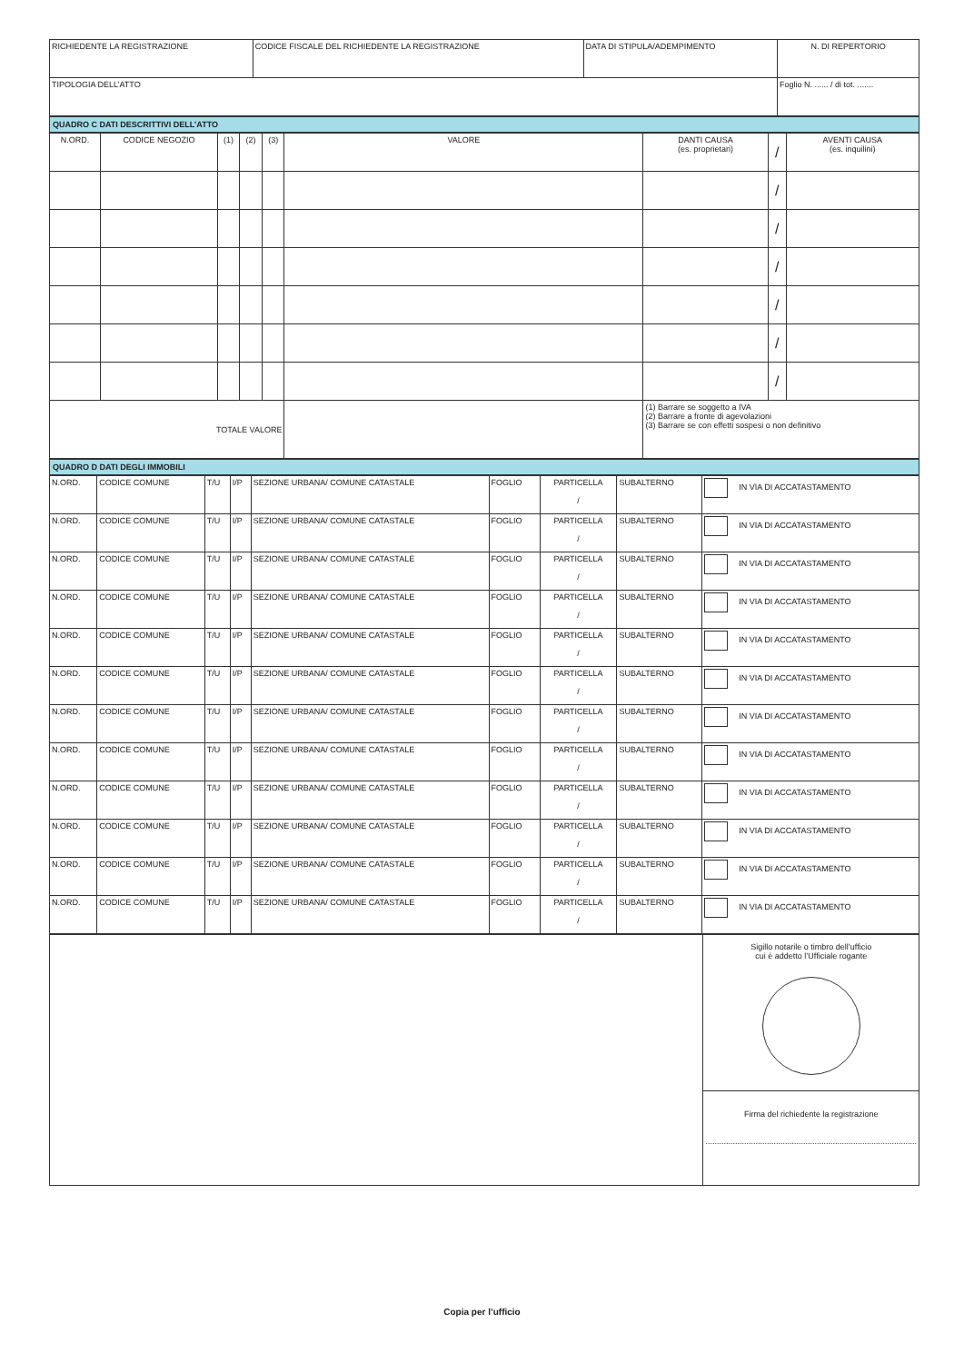| RICHIEDENTE LA REGISTRAZIONE | CODICE FISCALE DEL RICHIEDENTE LA REGISTRAZIONE | DATA DI STIPULA/ADEMPIMENTO | N. DI REPERTORIO |
| TIPOLOGIA DELL’ATTO | | | Foglio N. ...... / di tot. ....... |
QUADRO C DATI DESCRITTIVI DELL’ATTO
| N.ORD. | CODICE NEGOZIO | (1) | (2) | (3) | VALORE | DANTI CAUSA (es. proprietari) | / | AVENTI CAUSA (es. inquilini) |
| --- | --- | --- | --- | --- | --- | --- | --- | --- |
| | | | | | | | / | |
| | | | | | | | / | |
| | | | | | | | / | |
| | | | | | | | / | |
| | | | | | | | / | |
| | | | | | | | / | |
| TOTALE VALORE | | | | | | (1) Barrare se soggetto a IVA (2) Barrare a fronte di agevolazioni (3) Barrare se con effetti sospesi o non definitivo | | |
QUADRO D DATI DEGLI IMMOBILI
| N.ORD. | CODICE COMUNE | T/U | I/P | SEZIONE URBANA/ COMUNE CATASTALE | FOGLIO | PARTICELLA / | SUBALTERNO | IN VIA DI ACCATASTAMENTO |
| N.ORD. | CODICE COMUNE | T/U | I/P | SEZIONE URBANA/ COMUNE CATASTALE | FOGLIO | PARTICELLA / | SUBALTERNO | IN VIA DI ACCATASTAMENTO |
| N.ORD. | CODICE COMUNE | T/U | I/P | SEZIONE URBANA/ COMUNE CATASTALE | FOGLIO | PARTICELLA / | SUBALTERNO | IN VIA DI ACCATASTAMENTO |
| N.ORD. | CODICE COMUNE | T/U | I/P | SEZIONE URBANA/ COMUNE CATASTALE | FOGLIO | PARTICELLA / | SUBALTERNO | IN VIA DI ACCATASTAMENTO |
| N.ORD. | CODICE COMUNE | T/U | I/P | SEZIONE URBANA/ COMUNE CATASTALE | FOGLIO | PARTICELLA / | SUBALTERNO | IN VIA DI ACCATASTAMENTO |
| N.ORD. | CODICE COMUNE | T/U | I/P | SEZIONE URBANA/ COMUNE CATASTALE | FOGLIO | PARTICELLA / | SUBALTERNO | IN VIA DI ACCATASTAMENTO |
| N.ORD. | CODICE COMUNE | T/U | I/P | SEZIONE URBANA/ COMUNE CATASTALE | FOGLIO | PARTICELLA / | SUBALTERNO | IN VIA DI ACCATASTAMENTO |
| N.ORD. | CODICE COMUNE | T/U | I/P | SEZIONE URBANA/ COMUNE CATASTALE | FOGLIO | PARTICELLA / | SUBALTERNO | IN VIA DI ACCATASTAMENTO |
| N.ORD. | CODICE COMUNE | T/U | I/P | SEZIONE URBANA/ COMUNE CATASTALE | FOGLIO | PARTICELLA / | SUBALTERNO | IN VIA DI ACCATASTAMENTO |
| N.ORD. | CODICE COMUNE | T/U | I/P | SEZIONE URBANA/ COMUNE CATASTALE | FOGLIO | PARTICELLA / | SUBALTERNO | IN VIA DI ACCATASTAMENTO |
| N.ORD. | CODICE COMUNE | T/U | I/P | SEZIONE URBANA/ COMUNE CATASTALE | FOGLIO | PARTICELLA / | SUBALTERNO | IN VIA DI ACCATASTAMENTO |
| N.ORD. | CODICE COMUNE | T/U | I/P | SEZIONE URBANA/ COMUNE CATASTALE | FOGLIO | PARTICELLA / | SUBALTERNO | IN VIA DI ACCATASTAMENTO |
| | Sigillo notarile o timbro dell’ufficio cui è addetto l’Ufficiale rogante |
| | Firma del richiedente la registrazione ............................................................................................. |
Copia per l’ufficio